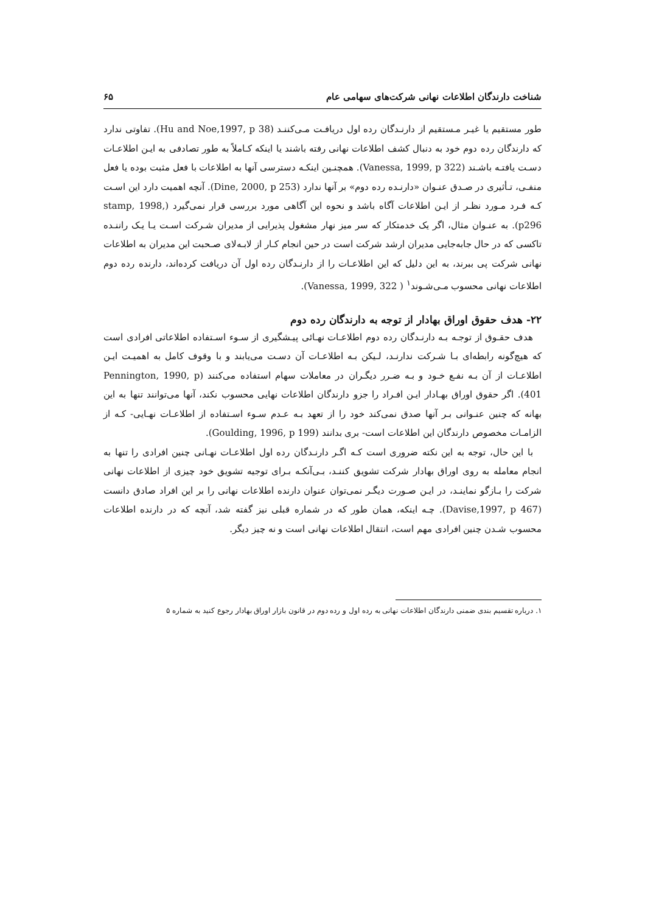شناخت دارندگان اطلاعات نهانی شرکت‌های سهامی عام ۶۵
طور مستقیم یا غیـر مـستقیم از دارنـدگان رده اول دریافـت مـی‌کننـد (Hu and Noe,1997, p 38). تفاوتی ندارد که دارندگان رده دوم خود به دنبال کشف اطلاعات نهانی رفته باشند یا اینکه کـاملاً به طور تصادفی به ایـن اطلاعـات دسـت یافتـه باشـند (Vanessa, 1999, p 322). همچنـین اینکـه دسترسی آنها به اطلاعات با فعل مثبت بوده یا فعل منفـی، تـأثیری در صـدق عنـوان «دارنـده رده دوم» بر آنها ندارد (Dine, 2000, p 253). آنچه اهمیت دارد این اسـت کـه فـرد مـورد نظـر از ایـن اطلاعات آگاه باشد و نحوه این آگاهی مورد بررسی قرار نمی‌گیرد (stamp, 1998, p296). به عنـوان مثال، اگر یک خدمتکار که سر میز نهار مشغول پذیرایی از مدیران شـرکت اسـت یـا یـک راننـده تاکسی که در حال جابه‌جایی مدیران ارشد شرکت است در حین انجام کـار از لابـه‌لای صـحبت این مدیران به اطلاعات نهانی شرکت پی ببرند، به این دلیل که این اطلاعـات را از دارنـدگان رده اول آن دریافت کرده‌اند، دارنده رده دوم اطلاعات نهانی محسوب مـی‌شـوند<sup>۱</sup> ( Vanessa, 1999, 322).
۲۲- هدف حقوق اوراق بهادار از توجه به دارندگان رده دوم
هدف حقـوق از توجـه بـه دارنـدگان رده دوم اطلاعـات نهـائی پیـشگیری از سـوء اسـتفاده اطلاعاتی افرادی است که هیچ‌گونه رابطه‌ای بـا شـرکت ندارنـد، لـیکن بـه اطلاعـات آن دسـت می‌یابند و با وقوف کامل به اهمیـت ایـن اطلاعـات از آن بـه نفـع خـود و بـه ضـرر دیگـران در معاملات سهام استفاده می‌کنند (Pennington, 1990, p 401). اگر حقوق اوراق بهـادار ایـن افـراد را جزو دارندگان اطلاعات نهایی محسوب نکند، آنها می‌توانند تنها به این بهانه که چنین عنـوانی بـر آنها صدق نمی‌کند خود را از تعهد بـه عـدم سـوء اسـتفاده از اطلاعـات نهـایی- کـه از الزامـات مخصوص دارندگان این اطلاعات است- بری بدانند (Goulding, 1996, p 199).
با این حال، توجه به این نکته ضروری است کـه اگـر دارنـدگان رده اول اطلاعـات نهـانی چنین افرادی را تنها به انجام معامله به روی اوراق بهادار شرکت تشویق کننـد، بـی‌آنکـه بـرای توجیه تشویق خود چیزی از اطلاعات نهانی شرکت را بـازگو نماینـد، در ایـن صـورت دیگـر نمی‌توان عنوان دارنده اطلاعات نهانی را بر این افراد صادق دانست (Davise,1997, p 467). چـه اینکه، همان طور که در شماره قبلی نیز گفته شد، آنچه که در دارنده اطلاعات محسوب شـدن چنین افرادی مهم است، انتقال اطلاعات نهانی است و نه چیز دیگر.
۱. درباره تقسیم بندی ضمنی دارندگان اطلاعات نهانی به رده اول و رده دوم در قانون بازار اوراق بهادار رجوع کنید به شماره ۵